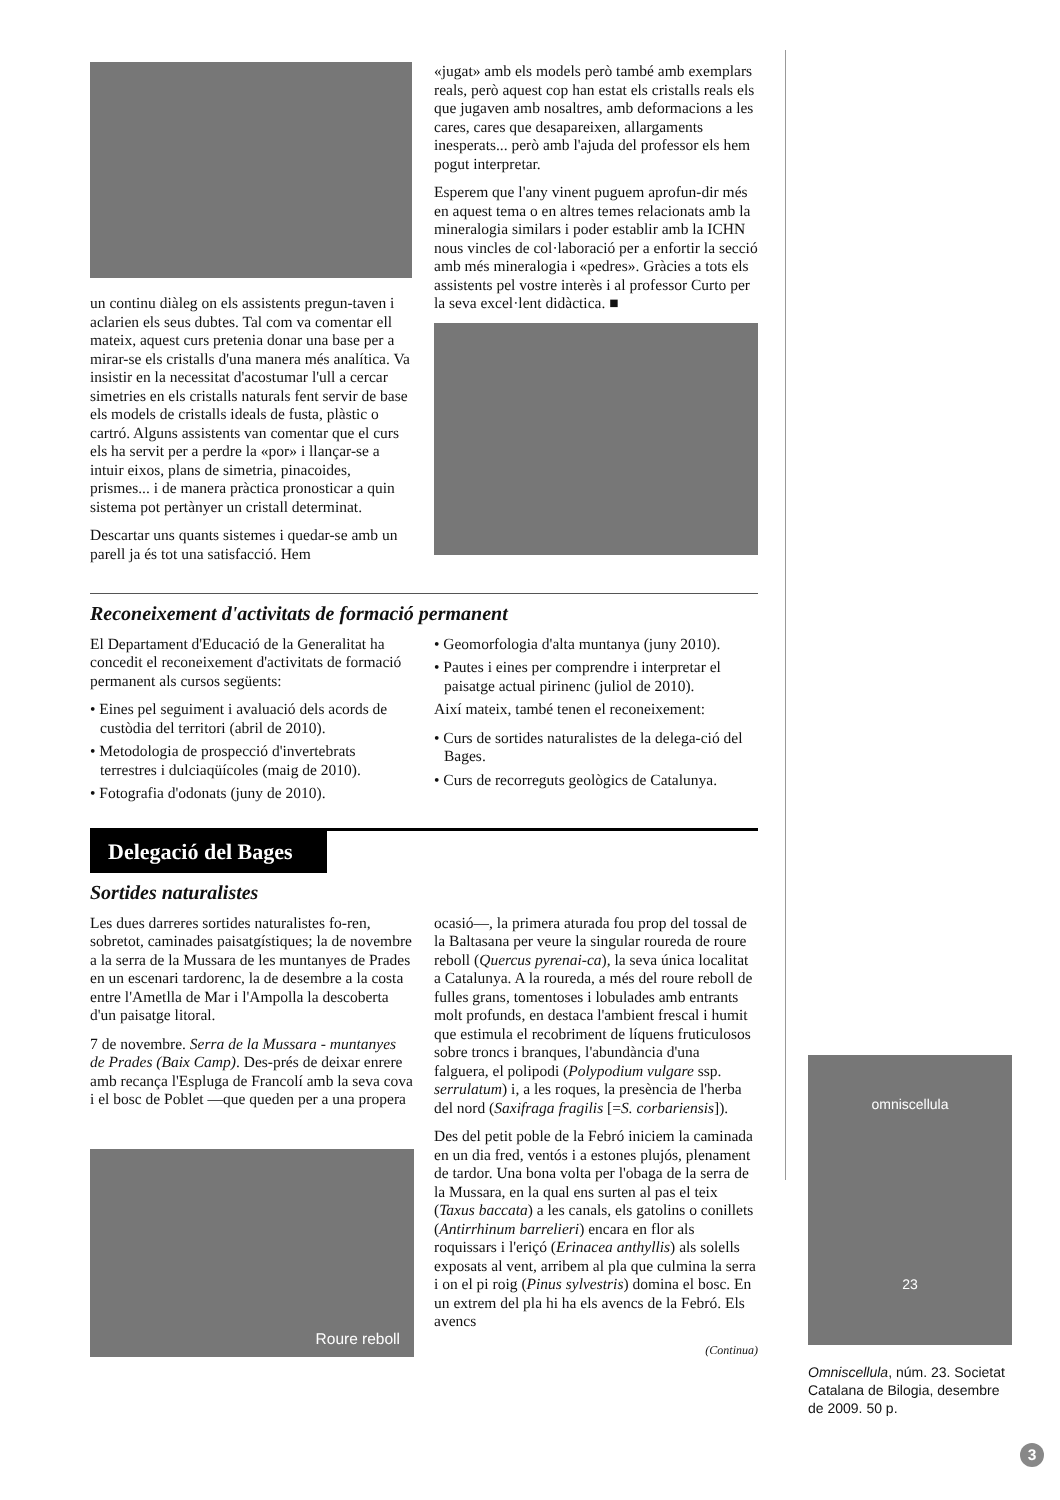un continu diàleg on els assistents pregun-taven i aclarien els seus dubtes. Tal com va comentar ell mateix, aquest curs pretenia donar una base per a mirar-se els cristalls d'una manera més analítica. Va insistir en la necessitat d'acostumar l'ull a cercar simetries en els cristalls naturals fent servir de base els models de cristalls ideals de fusta, plàstic o cartró. Alguns assistents van comentar que el curs els ha servit per a perdre la «por» i llançar-se a intuir eixos, plans de simetria, pinacoides, prismes... i de manera pràctica pronosticar a quin sistema pot pertànyer un cristall determinat.
Descartar uns quants sistemes i quedar-se amb un parell ja és tot una satisfacció. Hem
«jugat» amb els models però també amb exemplars reals, però aquest cop han estat els cristalls reals els que jugaven amb nosaltres, amb deformacions a les cares, cares que desapareixen, allargaments inesperats... però amb l'ajuda del professor els hem pogut interpretar.
Esperem que l'any vinent puguem aprofun-dir més en aquest tema o en altres temes relacionats amb la mineralogia similars i poder establir amb la ICHN nous vincles de col·laboració per a enfortir la secció amb més mineralogia i «pedres». Gràcies a tots els assistents pel vostre interès i al professor Curto per la seva excel·lent didàctica. ■
Reconeixement d'activitats de formació permanent
El Departament d'Educació de la Generalitat ha concedit el reconeixement d'activitats de formació permanent als cursos següents:
• Eines pel seguiment i avaluació dels acords de custòdia del territori (abril de 2010).
• Metodologia de prospecció d'invertebrats terrestres i dulciaqüícoles (maig de 2010).
• Fotografia d'odonats (juny de 2010).
• Geomorfologia d'alta muntanya (juny 2010).
• Pautes i eines per comprendre i interpretar el paisatge actual pirinenc (juliol de 2010).
Així mateix, també tenen el reconeixement:
• Curs de sortides naturalistes de la delega-ció del Bages.
• Curs de recorreguts geològics de Catalunya.
Delegació del Bages
Sortides naturalistes
Les dues darreres sortides naturalistes fo-ren, sobretot, caminades paisatgístiques; la de novembre a la serra de la Mussara de les muntanyes de Prades en un escenari tardorenc, la de desembre a la costa entre l'Ametlla de Mar i l'Ampolla la descoberta d'un paisatge litoral.
7 de novembre. Serra de la Mussara - muntanyes de Prades (Baix Camp). Des-prés de deixar enrere amb recança l'Espluga de Francolí amb la seva cova i el bosc de Poblet —que queden per a una propera
Roure reboll
ocasió—, la primera aturada fou prop del tossal de la Baltasana per veure la singular roureda de roure reboll (Quercus pyrenai-ca), la seva única localitat a Catalunya. A la roureda, a més del roure reboll de fulles grans, tomentoses i lobulades amb entrants molt profunds, en destaca l'ambient frescal i humit que estimula el recobriment de líquens fruticulosos sobre troncs i branques, l'abundància d'una falguera, el polipodi (Polypodium vulgare ssp. serrulatum) i, a les roques, la presència de l'herba del nord (Saxifraga fragilis [=S. corbariensis]).
Des del petit poble de la Febró iniciem la caminada en un dia fred, ventós i a estones plujós, plenament de tardor. Una bona volta per l'obaga de la serra de la Mussara, en la qual ens surten al pas el teix (Taxus baccata) a les canals, els gatolins o conillets (Antirrhinum barrelieri) encara en flor als roquissars i l'eriçó (Erinacea anthyllis) als solells exposats al vent, arribem al pla que culmina la serra i on el pi roig (Pinus sylvestris) domina el bosc. En un extrem del pla hi ha els avencs de la Febró. Els avencs
(Continua)
omniscellula
23
Omniscellula, núm. 23. Societat Catalana de Bilogia, desembre de 2009. 50 p.
3